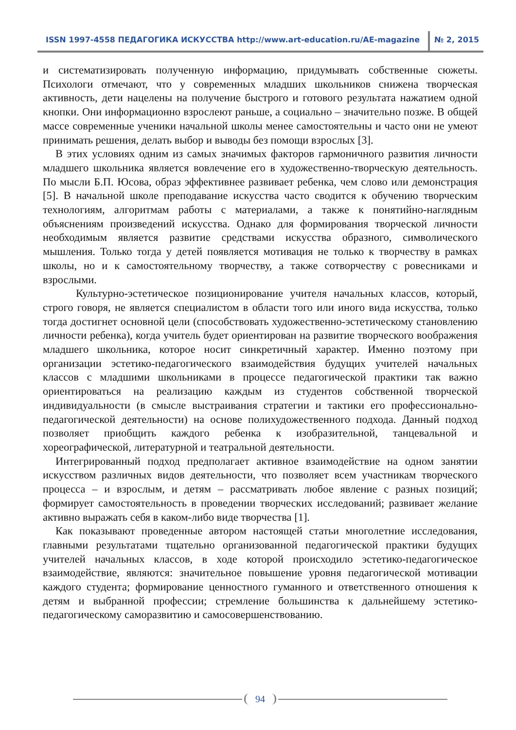ISSN 1997-4558 ПЕДАГОГИКА ИСКУССТВА http://www.art-education.ru/AE-magazine № 2, 2015
и систематизировать полученную информацию, придумывать собственные сюжеты. Психологи отмечают, что у современных младших школьников снижена творческая активность, дети нацелены на получение быстрого и готового результата нажатием одной кнопки. Они информационно взрослеют раньше, а социально – значительно позже. В общей массе современные ученики начальной школы менее самостоятельны и часто они не умеют принимать решения, делать выбор и выводы без помощи взрослых [3].
В этих условиях одним из самых значимых факторов гармоничного развития личности младшего школьника является вовлечение его в художественно-творческую деятельность. По мысли Б.П. Юсова, образ эффективнее развивает ребенка, чем слово или демонстрация [5]. В начальной школе преподавание искусства часто сводится к обучению творческим технологиям, алгоритмам работы с материалами, а также к понятийно-наглядным объяснениям произведений искусства. Однако для формирования творческой личности необходимым является развитие средствами искусства образного, символического мышления. Только тогда у детей появляется мотивация не только к творчеству в рамках школы, но и к самостоятельному творчеству, а также сотворчеству с ровесниками и взрослыми.
Культурно-эстетическое позиционирование учителя начальных классов, который, строго говоря, не является специалистом в области того или иного вида искусства, только тогда достигнет основной цели (способствовать художественно-эстетическому становлению личности ребенка), когда учитель будет ориентирован на развитие творческого воображения младшего школьника, которое носит синкретичный характер. Именно поэтому при организации эстетико-педагогического взаимодействия будущих учителей начальных классов с младшими школьниками в процессе педагогической практики так важно ориентироваться на реализацию каждым из студентов собственной творческой индивидуальности (в смысле выстраивания стратегии и тактики его профессионально-педагогической деятельности) на основе полихудожественного подхода. Данный подход позволяет приобщить каждого ребенка к изобразительной, танцевальной и хореографической, литературной и театральной деятельности.
Интегрированный подход предполагает активное взаимодействие на одном занятии искусством различных видов деятельности, что позволяет всем участникам творческого процесса – и взрослым, и детям – рассматривать любое явление с разных позиций; формирует самостоятельность в проведении творческих исследований; развивает желание активно выражать себя в каком-либо виде творчества [1].
Как показывают проведенные автором настоящей статьи многолетние исследования, главными результатами тщательно организованной педагогической практики будущих учителей начальных классов, в ходе которой происходило эстетико-педагогическое взаимодействие, являются: значительное повышение уровня педагогической мотивации каждого студента; формирование ценностного гуманного и ответственного отношения к детям и выбранной профессии; стремление большинства к дальнейшему эстетико-педагогическому саморазвитию и самосовершенствованию.
94